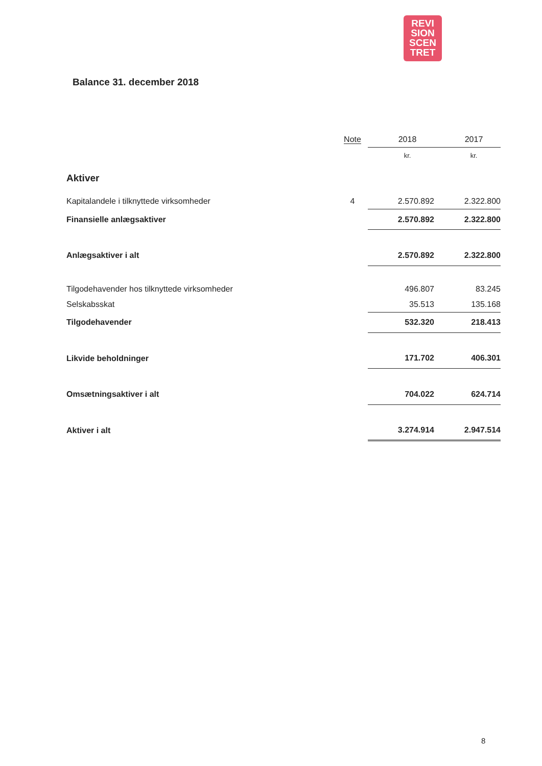REVI
SION
SCEN
TRET
Balance 31. december 2018
| | Note | 2018 | 2017 |
| --- | --- | --- | --- |
| | | kr. | kr. |
| Aktiver | | | |
| Kapitalandele i tilknyttede virksomheder | 4 | 2.570.892 | 2.322.800 |
| Finansielle anlægsaktiver | | 2.570.892 | 2.322.800 |
| Anlægsaktiver i alt | | 2.570.892 | 2.322.800 |
| Tilgodehavender hos tilknyttede virksomheder | | 496.807 | 83.245 |
| Selskabsskat | | 35.513 | 135.168 |
| Tilgodehavender | | 532.320 | 218.413 |
| Likvide beholdninger | | 171.702 | 406.301 |
| Omsætningsaktiver i alt | | 704.022 | 624.714 |
| Aktiver i alt | | 3.274.914 | 2.947.514 |
8